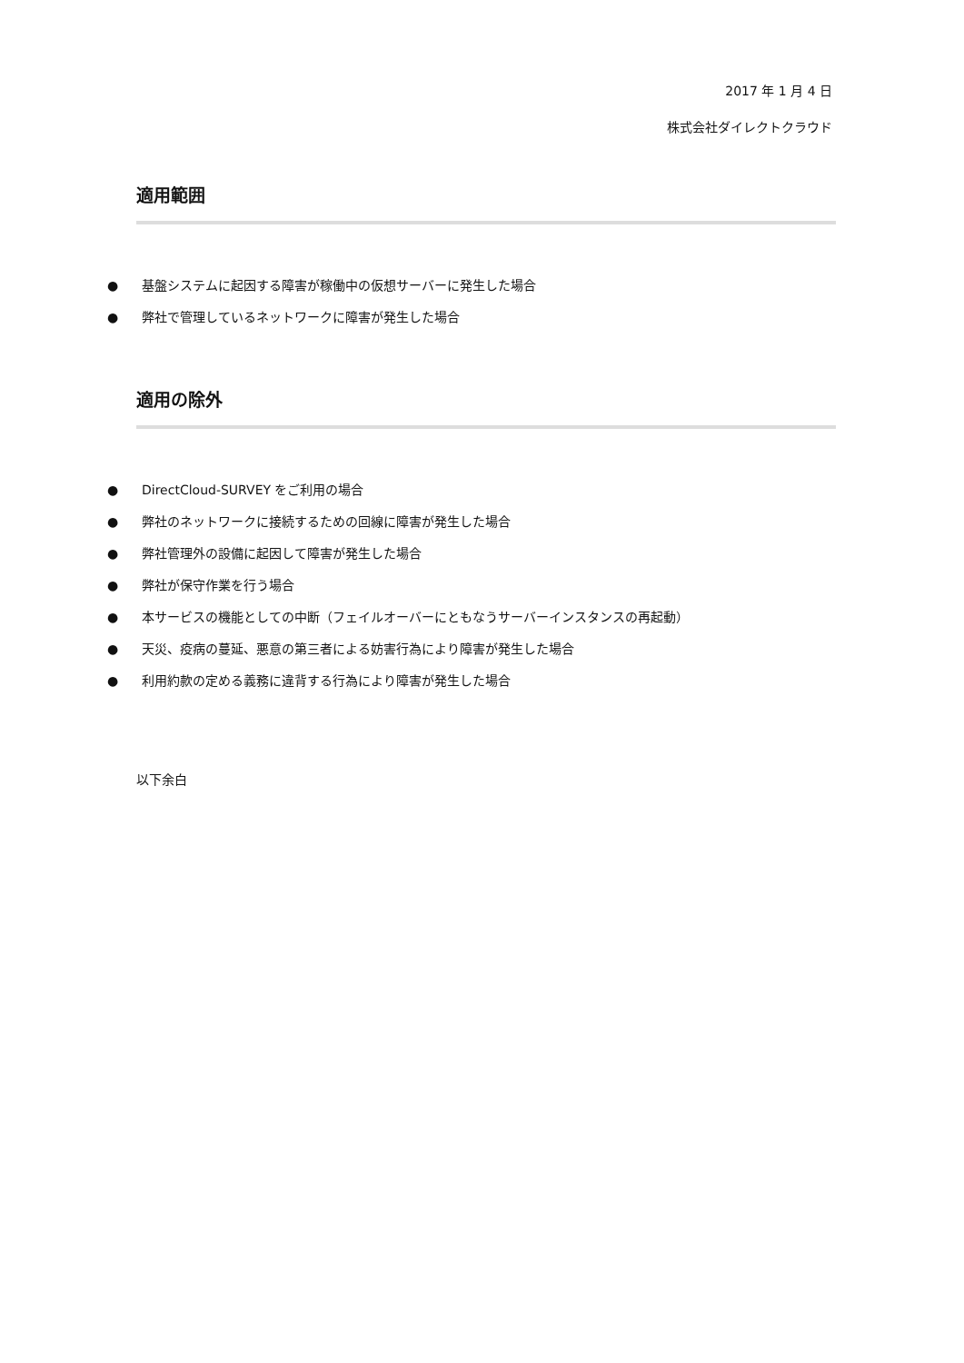2017 年 1 月 4 日
株式会社ダイレクトクラウド
適用範囲
● 基盤システムに起因する障害が稼働中の仮想サーバーに発生した場合
● 弊社で管理しているネットワークに障害が発生した場合
適用の除外
● DirectCloud-SURVEY をご利用の場合
● 弊社のネットワークに接続するための回線に障害が発生した場合
● 弊社管理外の設備に起因して障害が発生した場合
● 弊社が保守作業を行う場合
● 本サービスの機能としての中断（フェイルオーバーにともなうサーバーインスタンスの再起動）
● 天災、疫病の蔓延、悪意の第三者による妨害行為により障害が発生した場合
● 利用約款の定める義務に違背する行為により障害が発生した場合
以下余白